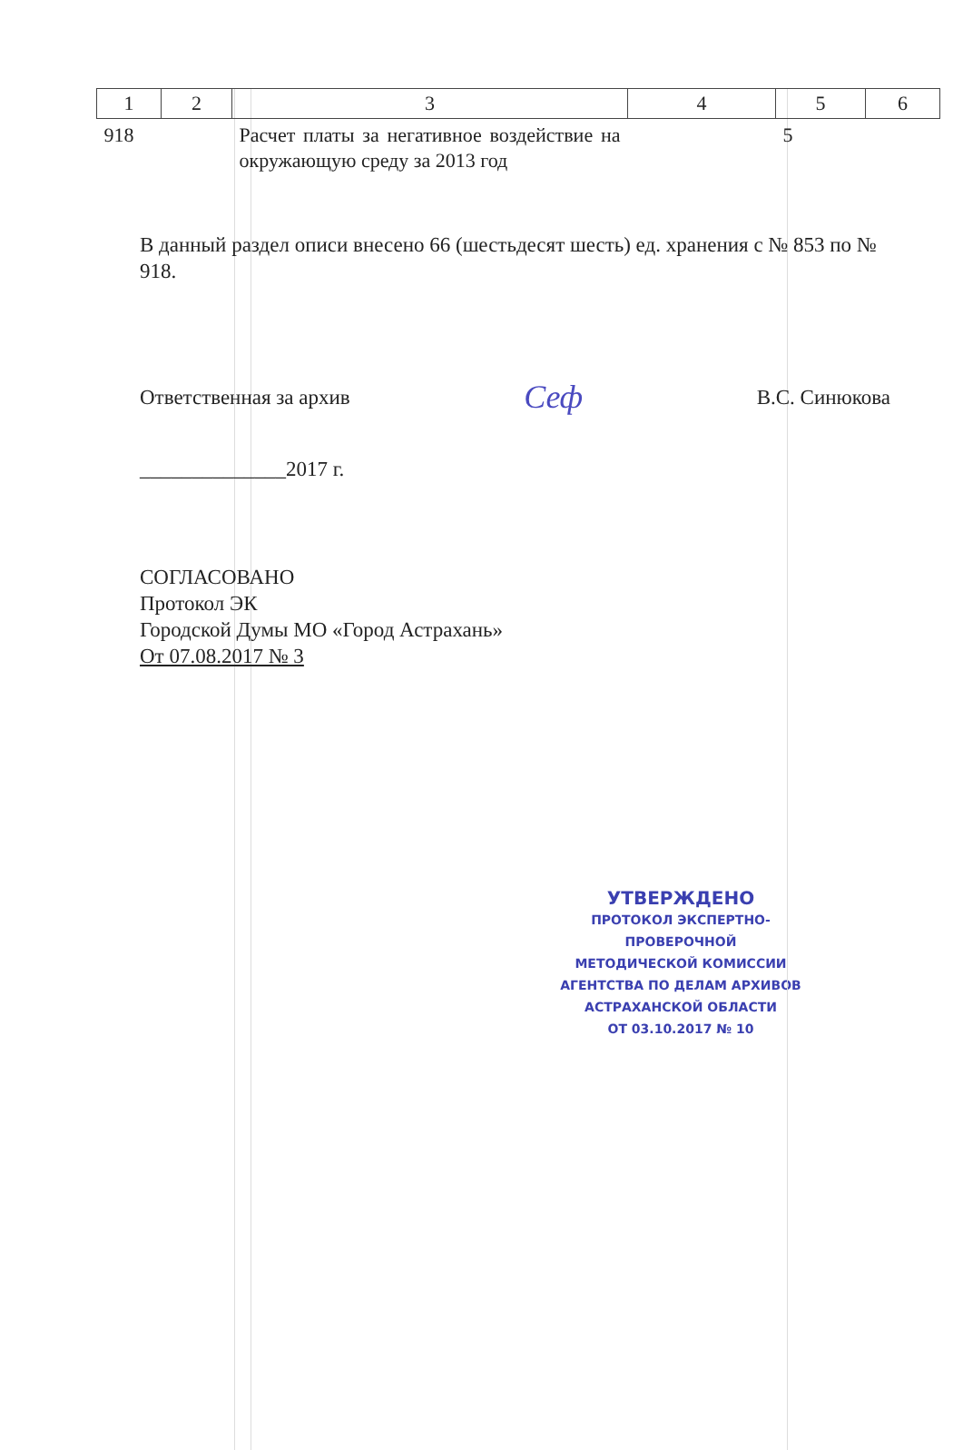| 1 | 2 | 3 | 4 | 5 | 6 |
| --- | --- | --- | --- | --- | --- |
| 918 | | Расчет платы за негативное воздействие на окружающую среду за 2013 год | | 5 | |
В данный раздел описи внесено 66 (шестьдесят шесть) ед. хранения с № 853 по № 918.
Ответственная за архив Сеф В.С. Синюкова
______________2017 г.
СОГЛАСОВАНО
Протокол ЭК
Городской Думы МО «Город Астрахань»
От 07.08.2017 № 3
УТВЕРЖДЕНО
ПРОТОКОЛ ЭКСПЕРТНО-ПРОВЕРОЧНОЙ
МЕТОДИЧЕСКОЙ КОМИССИИ
АГЕНТСТВА ПО ДЕЛАМ АРХИВОВ
АСТРАХАНСКОЙ ОБЛАСТИ
ОТ 03.10.2017 № 10